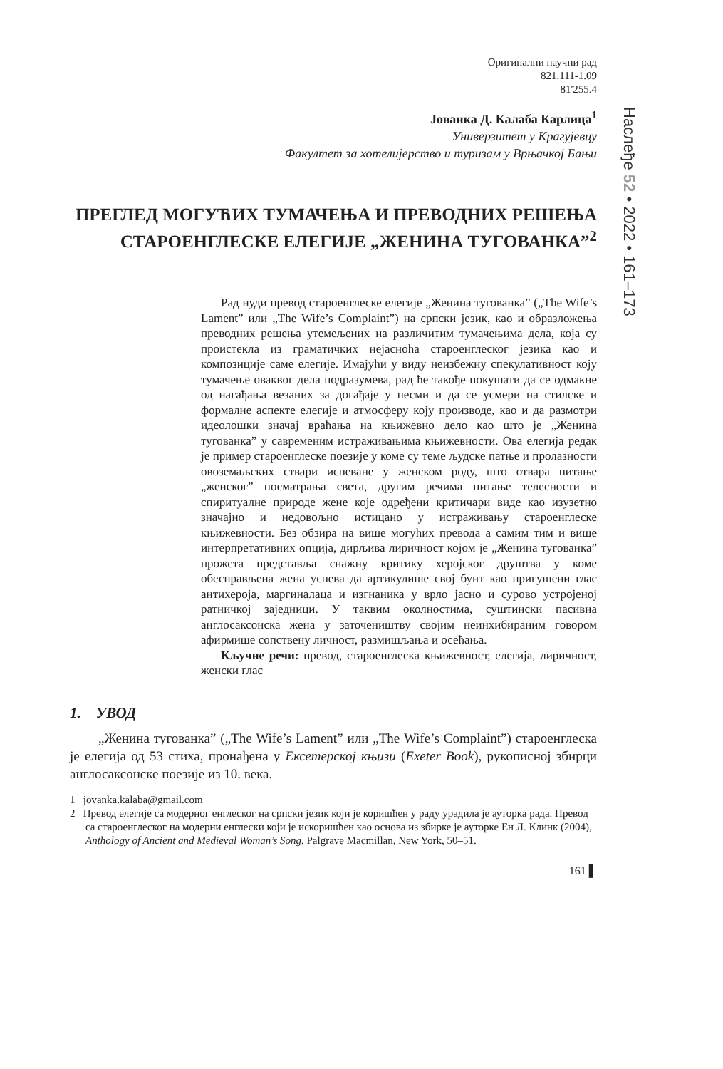Оригинални научни рад
821.111-1.09
81'255.4
Јованка Д. Калаба Карлица<sup>1</sup>
Универзитет у Крагујевцу
Факултет за хотелијерство и туризам у Врњачкој Бањи
ПРЕГЛЕД МОГУЋИХ ТУМАЧЕЊА И ПРЕВОДНИХ РЕШЕЊА СТАРОЕНГЛЕСКЕ ЕЛЕГИЈЕ „ЖЕНИНА ТУГОВАНКА”<sup>2</sup>
Рад нуди превод староенглеске елегије „Женина тугованка” („The Wife’s Lament” или „The Wife’s Complaint”) на српски језик, као и образложења преводних решења утемељених на различитим тумачењима дела, која су проистекла из граматичких нејасноћа староенглеског језика као и композиције саме елегије. Имајући у виду неизбежну спекулативност коју тумачење оваквог дела подразумева, рад ће такође покушати да се одмакне од нагађања везаних за догађаје у песми и да се усмери на стилске и формалне аспекте елегије и атмосферу коју производе, као и да размотри идеолошки значај враћања на књижевно дело као што је „Женина тугованка” у савременим истраживањима књижевности. Ова елегија редак је пример староенглеске поезије у коме су теме људске патње и пролазности овоземаљских ствари испеване у женском роду, што отвара питање „женског” посматрања света, другим речима питање телесности и спиритуалне природе жене које одређени критичари виде као изузетно значајно и недовољно истицано у истраживању староенглеске књижевности. Без обзира на више могућих превода а самим тим и више интерпретативних опција, дирљива лиричност којом је „Женина тугованка” прожета представља снажну критику херојског друштва у коме обесправљена жена успева да артикулише свој бунт као пригушени глас антихероја, маргиналаца и изгнаника у врло јасно и сурово устројеној ратничкој заједници. У таквим околностима, суштински пасивна англосаксонска жена у заточеништву својим неинхибираним говором афирмише сопствену личност, размишљања и осећања.
Кључне речи: превод, староенглеска књижевност, елегија, лиричност, женски глас
1. УВОД
„Женина тугованка” („The Wife’s Lament” или „The Wife’s Complaint”) староенглеска је елегија од 53 стиха, пронађена у Ексетерској књизи (Exeter Book), рукописној збирци англосаксонске поезије из 10. века.
1 jovanka.kalaba@gmail.com
2 Превод елегије са модерног енглеског на српски језик који је коришћен у раду урадила је ауторка рада. Превод са староенглеског на модерни енглески који је искоришћен као основа из збирке је ауторке Ен Л. Клинк (2004), Anthology of Ancient and Medieval Woman’s Song, Palgrave Macmillan, New York, 50–51.
161 ▌
Наслеђе 52 • 2022 • 161–173